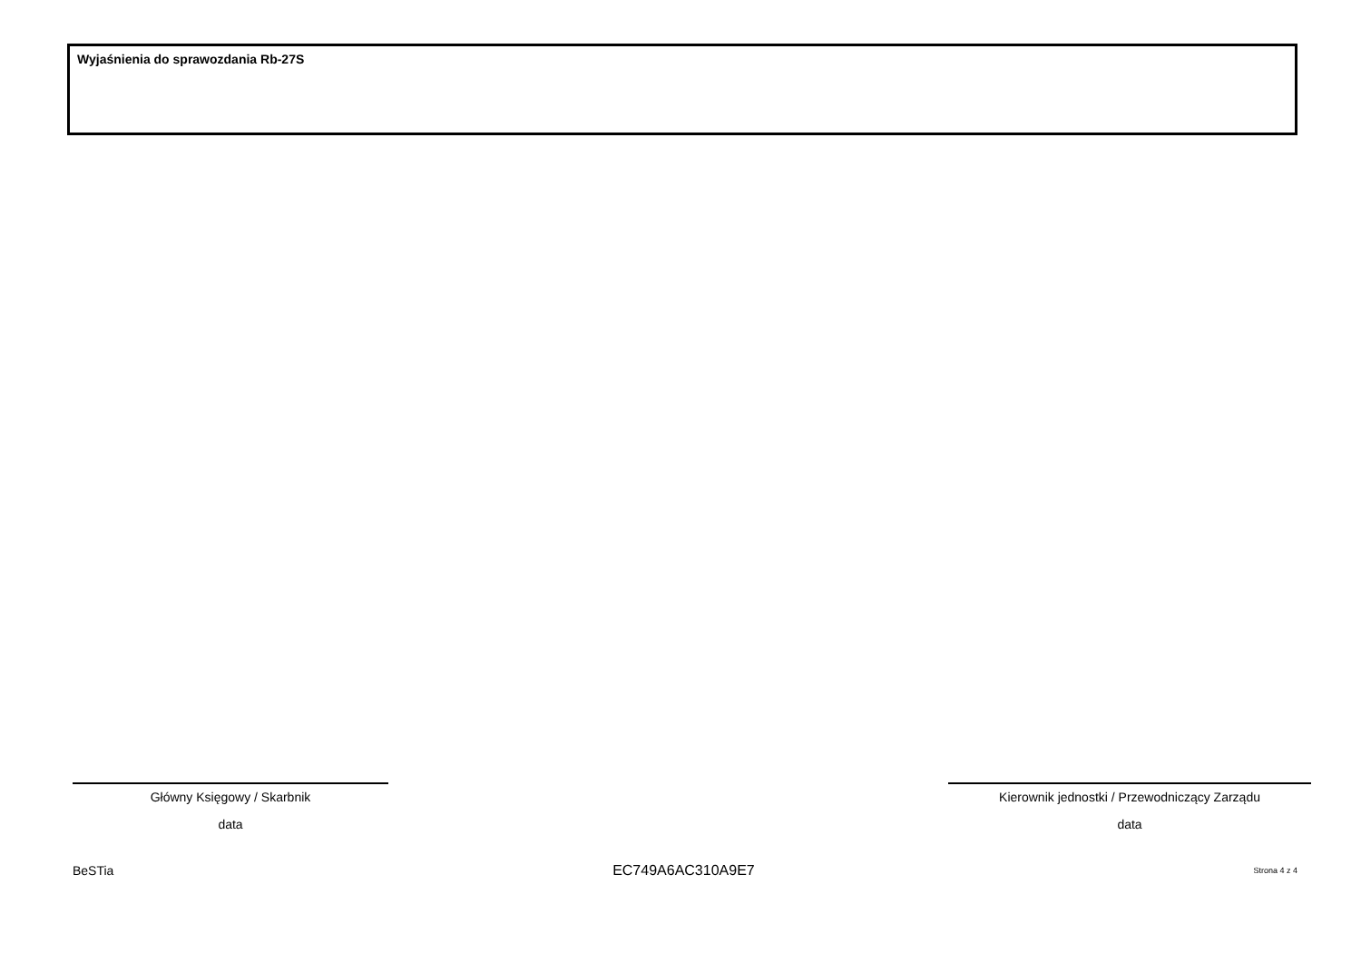Wyjaśnienia do sprawozdania Rb-27S
Główny Księgowy / Skarbnik
data
Kierownik jednostki / Przewodniczący Zarządu
data
BeSTia EC749A6AC310A9E7 Strona 4 z 4